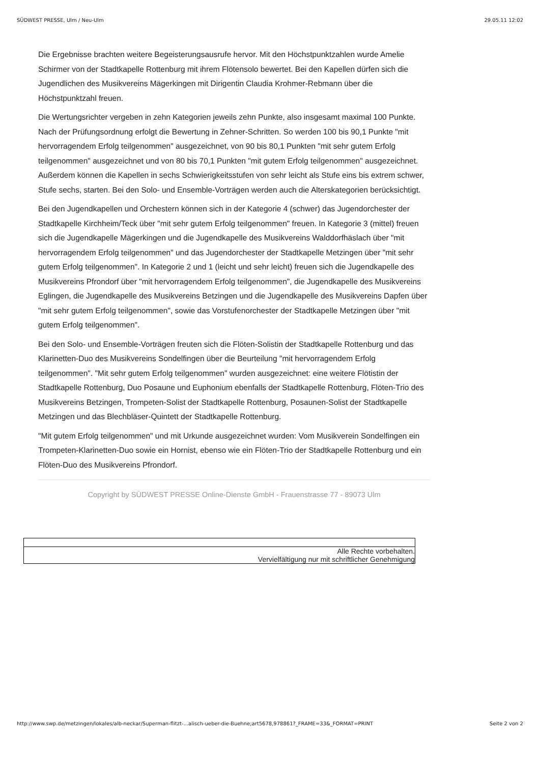SÜDWEST PRESSE, Ulm / Neu-Ulm 29.05.11 12:02
Die Ergebnisse brachten weitere Begeisterungsausrufe hervor. Mit den Höchstpunktzahlen wurde Amelie Schirmer von der Stadtkapelle Rottenburg mit ihrem Flötensolo bewertet. Bei den Kapellen dürfen sich die Jugendlichen des Musikvereins Mägerkingen mit Dirigentin Claudia Krohmer-Rebmann über die Höchstpunktzahl freuen.
Die Wertungsrichter vergeben in zehn Kategorien jeweils zehn Punkte, also insgesamt maximal 100 Punkte. Nach der Prüfungsordnung erfolgt die Bewertung in Zehner-Schritten. So werden 100 bis 90,1 Punkte "mit hervorragendem Erfolg teilgenommen" ausgezeichnet, von 90 bis 80,1 Punkten "mit sehr gutem Erfolg teilgenommen" ausgezeichnet und von 80 bis 70,1 Punkten "mit gutem Erfolg teilgenommen" ausgezeichnet. Außerdem können die Kapellen in sechs Schwierigkeitsstufen von sehr leicht als Stufe eins bis extrem schwer, Stufe sechs, starten. Bei den Solo- und Ensemble-Vorträgen werden auch die Alterskategorien berücksichtigt.
Bei den Jugendkapellen und Orchestern können sich in der Kategorie 4 (schwer) das Jugendorchester der Stadtkapelle Kirchheim/Teck über "mit sehr gutem Erfolg teilgenommen" freuen. In Kategorie 3 (mittel) freuen sich die Jugendkapelle Mägerkingen und die Jugendkapelle des Musikvereins Walddorfhäslach über "mit hervorragendem Erfolg teilgenommen" und das Jugendorchester der Stadtkapelle Metzingen über "mit sehr gutem Erfolg teilgenommen". In Kategorie 2 und 1 (leicht und sehr leicht) freuen sich die Jugendkapelle des Musikvereins Pfrondorf über "mit hervorragendem Erfolg teilgenommen", die Jugendkapelle des Musikvereins Eglingen, die Jugendkapelle des Musikvereins Betzingen und die Jugendkapelle des Musikvereins Dapfen über "mit sehr gutem Erfolg teilgenommen", sowie das Vorstufenorchester der Stadtkapelle Metzingen über "mit gutem Erfolg teilgenommen".
Bei den Solo- und Ensemble-Vorträgen freuten sich die Flöten-Solistin der Stadtkapelle Rottenburg und das Klarinetten-Duo des Musikvereins Sondelfingen über die Beurteilung "mit hervorragendem Erfolg teilgenommen". "Mit sehr gutem Erfolg teilgenommen" wurden ausgezeichnet: eine weitere Flötistin der Stadtkapelle Rottenburg, Duo Posaune und Euphonium ebenfalls der Stadtkapelle Rottenburg, Flöten-Trio des Musikvereins Betzingen, Trompeten-Solist der Stadtkapelle Rottenburg, Posaunen-Solist der Stadtkapelle Metzingen und das Blechbläser-Quintett der Stadtkapelle Rottenburg.
"Mit gutem Erfolg teilgenommen" und mit Urkunde ausgezeichnet wurden: Vom Musikverein Sondelfingen ein Trompeten-Klarinetten-Duo sowie ein Hornist, ebenso wie ein Flöten-Trio der Stadtkapelle Rottenburg und ein Flöten-Duo des Musikvereins Pfrondorf.
Copyright by SÜDWEST PRESSE Online-Dienste GmbH - Frauenstrasse 77 - 89073 Ulm
| Alle Rechte vorbehalten. Vervielfältigung nur mit schriftlicher Genehmigung |
http://www.swp.de/metzingen/lokales/alb-neckar/Superman-flitzt-...alisch-ueber-die-Buehne;art5678,978861?_FRAME=33&_FORMAT=PRINT Seite 2 von 2